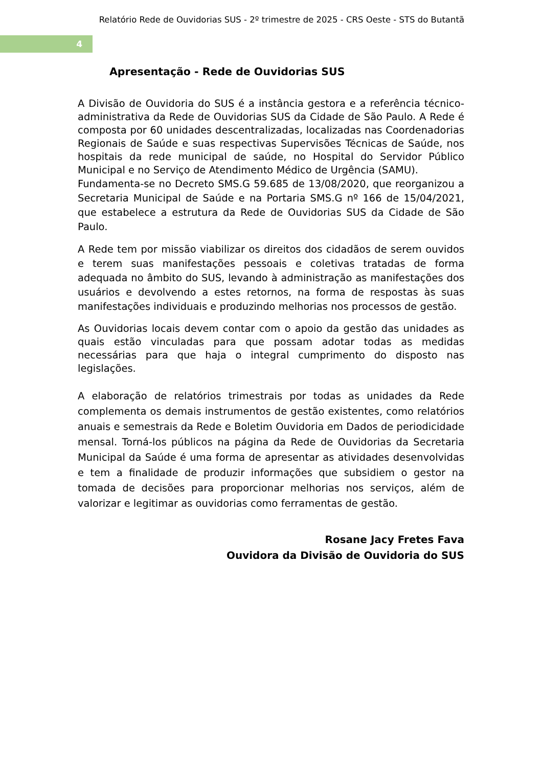Relatório Rede de Ouvidorias SUS - 2º trimestre de 2025 - CRS Oeste - STS do Butantã
4
Apresentação - Rede de Ouvidorias SUS
A Divisão de Ouvidoria do SUS é a instância gestora e a referência técnico-administrativa da Rede de Ouvidorias SUS da Cidade de São Paulo. A Rede é composta por 60 unidades descentralizadas, localizadas nas Coordenadorias Regionais de Saúde e suas respectivas Supervisões Técnicas de Saúde, nos hospitais da rede municipal de saúde, no Hospital do Servidor Público Municipal e no Serviço de Atendimento Médico de Urgência (SAMU).
Fundamenta-se no Decreto SMS.G 59.685 de 13/08/2020, que reorganizou a Secretaria Municipal de Saúde e na Portaria SMS.G nº 166 de 15/04/2021, que estabelece a estrutura da Rede de Ouvidorias SUS da Cidade de São Paulo.
A Rede tem por missão viabilizar os direitos dos cidadãos de serem ouvidos e terem suas manifestações pessoais e coletivas tratadas de forma adequada no âmbito do SUS, levando à administração as manifestações dos usuários e devolvendo a estes retornos, na forma de respostas às suas manifestações individuais e produzindo melhorias nos processos de gestão.
As Ouvidorias locais devem contar com o apoio da gestão das unidades as quais estão vinculadas para que possam adotar todas as medidas necessárias para que haja o integral cumprimento do disposto nas legislações.
A elaboração de relatórios trimestrais por todas as unidades da Rede complementa os demais instrumentos de gestão existentes, como relatórios anuais e semestrais da Rede e Boletim Ouvidoria em Dados de periodicidade mensal. Torná-los públicos na página da Rede de Ouvidorias da Secretaria Municipal da Saúde é uma forma de apresentar as atividades desenvolvidas e tem a finalidade de produzir informações que subsidiem o gestor na tomada de decisões para proporcionar melhorias nos serviços, além de valorizar e legitimar as ouvidorias como ferramentas de gestão.
Rosane Jacy Fretes Fava
Ouvidora da Divisão de Ouvidoria do SUS